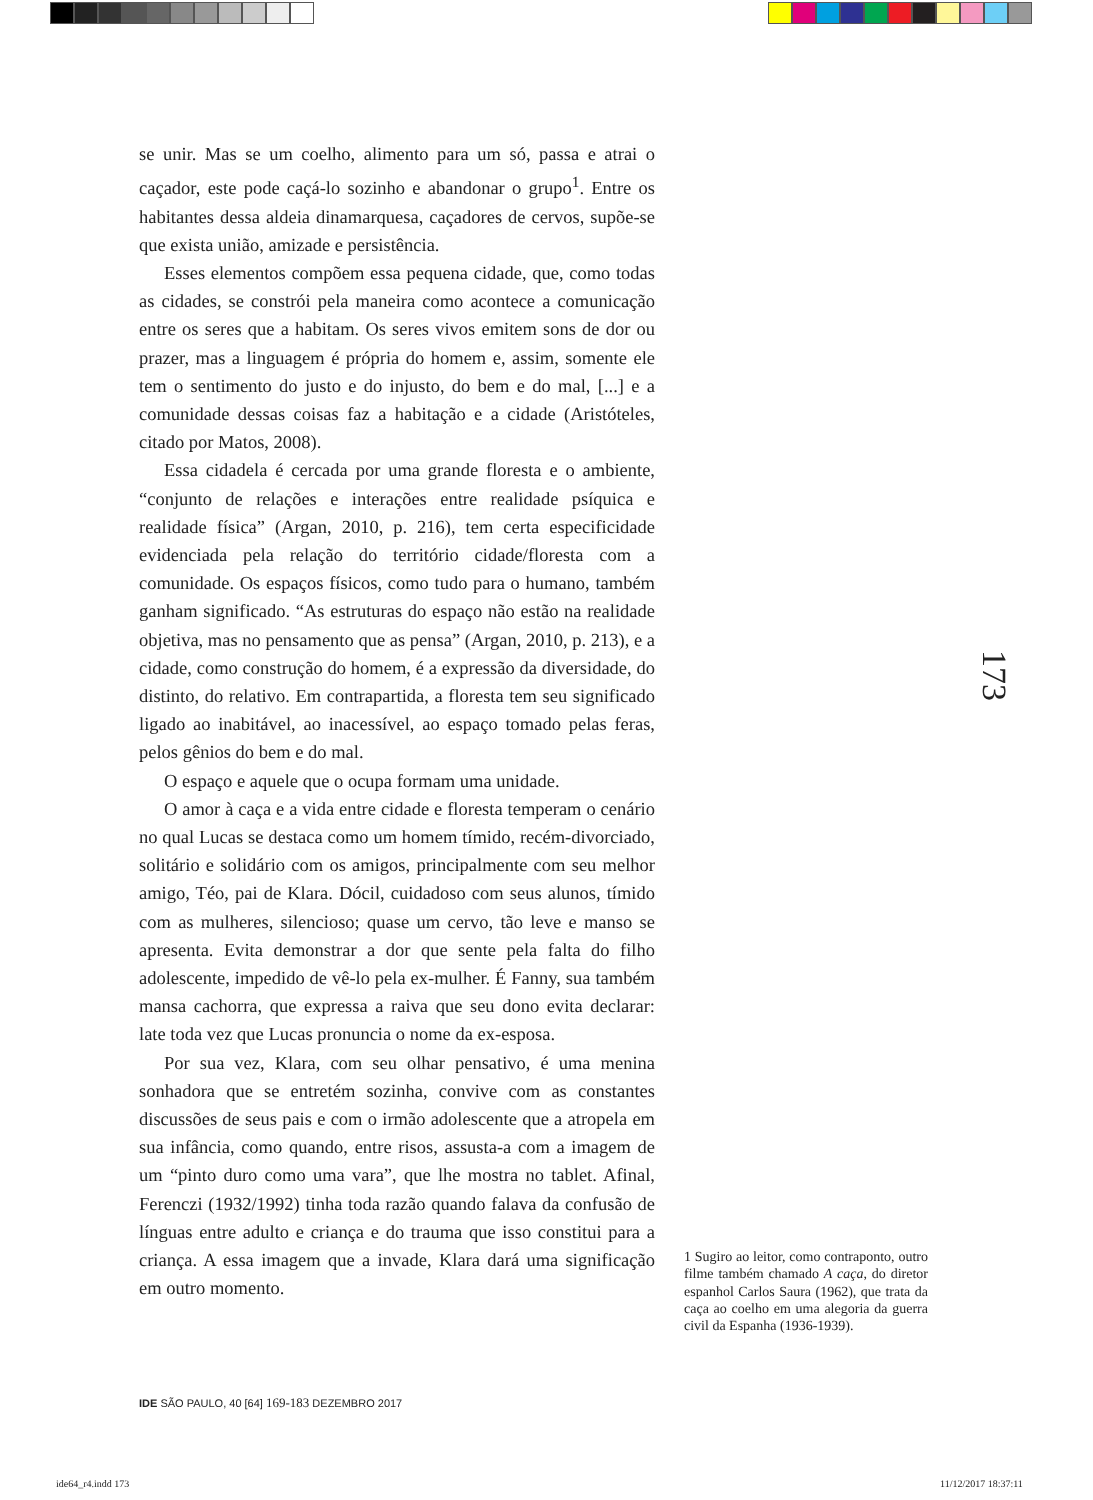se unir. Mas se um coelho, alimento para um só, passa e atrai o caçador, este pode caçá-lo sozinho e abandonar o grupo<sup>1</sup>. Entre os habitantes dessa aldeia dinamarquesa, caçadores de cervos, supõe-se que exista união, amizade e persistência.
Esses elementos compõem essa pequena cidade, que, como todas as cidades, se constrói pela maneira como acontece a comunicação entre os seres que a habitam. Os seres vivos emitem sons de dor ou prazer, mas a linguagem é própria do homem e, assim, somente ele tem o sentimento do justo e do injusto, do bem e do mal, [...] e a comunidade dessas coisas faz a habitação e a cidade (Aristóteles, citado por Matos, 2008).
Essa cidadela é cercada por uma grande floresta e o ambiente, “conjunto de relações e interações entre realidade psíquica e realidade física” (Argan, 2010, p. 216), tem certa especificidade evidenciada pela relação do território cidade/floresta com a comunidade. Os espaços físicos, como tudo para o humano, também ganham significado. “As estruturas do espaço não estão na realidade objetiva, mas no pensamento que as pensa” (Argan, 2010, p. 213), e a cidade, como construção do homem, é a expressão da diversidade, do distinto, do relativo. Em contrapartida, a floresta tem seu significado ligado ao inabitável, ao inacessível, ao espaço tomado pelas feras, pelos gênios do bem e do mal.
O espaço e aquele que o ocupa formam uma unidade.
O amor à caça e a vida entre cidade e floresta temperam o cenário no qual Lucas se destaca como um homem tímido, recém-divorciado, solitário e solidário com os amigos, principalmente com seu melhor amigo, Téo, pai de Klara. Dócil, cuidadoso com seus alunos, tímido com as mulheres, silencioso; quase um cervo, tão leve e manso se apresenta. Evita demonstrar a dor que sente pela falta do filho adolescente, impedido de vê-lo pela ex-mulher. É Fanny, sua também mansa cachorra, que expressa a raiva que seu dono evita declarar: late toda vez que Lucas pronuncia o nome da ex-esposa.
Por sua vez, Klara, com seu olhar pensativo, é uma menina sonhadora que se entretém sozinha, convive com as constantes discussões de seus pais e com o irmão adolescente que a atropela em sua infância, como quando, entre risos, assusta-a com a imagem de um “pinto duro como uma vara”, que lhe mostra no tablet. Afinal, Ferenczi (1932/1992) tinha toda razão quando falava da confusão de línguas entre adulto e criança e do trauma que isso constitui para a criança. A essa imagem que a invade, Klara dará uma significação em outro momento.
173
1 Sugiro ao leitor, como contraponto, outro filme também chamado A caça, do diretor espanhol Carlos Saura (1962), que trata da caça ao coelho em uma alegoria da guerra civil da Espanha (1936-1939).
IDE SÃO PAULO, 40 [64] 169-183 DEZEMBRO 2017
ide64_r4.indd 173 11/12/2017 18:37:11